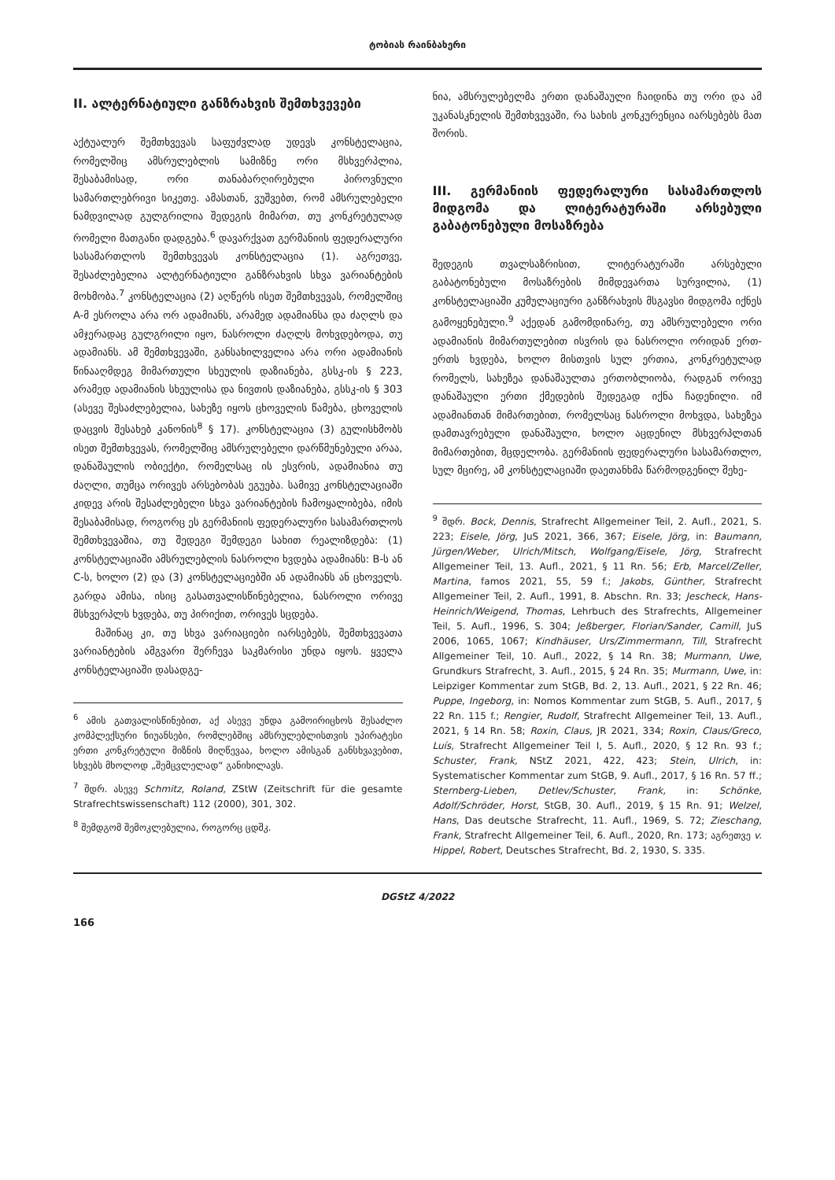ტობიას რაინბახერი
II. ალტერნატიული განზრახვის შემთხვევები
აქტუალურ შემთხვევას საფუძვლად უდევს კონსტელაცია, რომელშიც ამსრულებლის სამიზნე ორი მსხვერპლია, შესაბამისად, ორი თანაბარღირებული პიროვნული სამართლებრივი სიკეთე. ამასთან, ვუშვებთ, რომ ამსრულებელი ნამდვილად გულგრილია შედეგის მიმართ, თუ კონკრეტულად რომელი მათგანი დადგება.<sup>6</sup> დავარქვათ გერმანიის ფედერალური სასამართლოს შემთხვევას კონსტელაცია (1). აგრეთვე, შესაძლებელია ალტერნატიული განზრახვის სხვა ვარიანტების მოხმობა.<sup>7</sup> კონსტელაცია (2) აღწერს ისეთ შემთხვევას, რომელშიც A-მ ესროლა არა ორ ადამიანს, არამედ ადამიანსა და ძაღლს და ამჯერადაც გულგრილი იყო, ნასროლი ძაღლს მოხვდებოდა, თუ ადამიანს. ამ შემთხვევაში, განსახილველია არა ორი ადამიანის წინააღმდეგ მიმართული სხეულის დაზიანება, გსსკ-ის § 223, არამედ ადამიანის სხეულისა და ნივთის დაზიანება, გსსკ-ის § 303 (ასევე შესაძლებელია, სახეზე იყოს ცხოველის წამება, ცხოველის დაცვის შესახებ კანონის<sup>8</sup> § 17). კონსტელაცია (3) გულისხმობს ისეთ შემთხვევას, რომელშიც ამსრულებელი დარწმუნებული არაა, დანაშაულის ობიექტი, რომელსაც ის ესვრის, ადამიანია თუ ძაღლი, თუმცა ორივეს არსებობას ეგუება. სამივე კონსტელაციაში კიდევ არის შესაძლებელი სხვა ვარიანტების ჩამოყალიბება, იმის შესაბამისად, როგორც ეს გერმანიის ფედერალური სასამართლოს შემთხვევაშია, თუ შედეგი შემდეგი სახით რეალიზდება: (1) კონსტელაციაში ამსრულებლის ნასროლი ხვდება ადამიანს: B-ს ან C-ს, ხოლო (2) და (3) კონსტელაციებში ან ადამიანს ან ცხოველს. გარდა ამისა, ისიც გასათვალისწინებელია, ნასროლი ორივე მსხვერპლს ხვდება, თუ პირიქით, ორივეს სცდება.
მაშინაც კი, თუ სხვა ვარიაციები იარსებებს, შემთხვევათა ვარიანტების ამგვარი შერჩევა საკმარისი უნდა იყოს. ყველა კონსტელაციაში დასადგე-
<sup>6</sup> ამის გათვალისწინებით, აქ ასევე უნდა გამოირიცხოს შესაძლო კომპლექსური ნიუანსები, რომლებშიც ამსრულებლისთვის უპირატესი ერთი კონკრეტული მიზნის მიღწევაა, ხოლო ამისგან განსხვავებით, სხვებს მხოლოდ „შემცვლელად“ განიხილავს.
<sup>7</sup> შდრ. ასევე Schmitz, Roland, ZStW (Zeitschrift für die gesamte Strafrechtswissenschaft) 112 (2000), 301, 302.
<sup>8</sup> შემდგომ შემოკლებულია, როგორც ცდშკ.
ნია, ამსრულებელმა ერთი დანაშაული ჩაიდინა თუ ორი და ამ უკანასკნელის შემთხვევაში, რა სახის კონკურენცია იარსებებს მათ შორის.
III. გერმანიის ფედერალური სასამართლოს მიდგომა და ლიტერატურაში არსებული გაბატონებული მოსაზრება
შედეგის თვალსაზრისით, ლიტერატურაში არსებული გაბატონებული მოსაზრების მიმდევართა სურვილია, (1) კონსტელაციაში კუმულაციური განზრახვის მსგავსი მიდგომა იქნეს გამოყენებული.<sup>9</sup> აქედან გამომდინარე, თუ ამსრულებელი ორი ადამიანის მიმართულებით ისვრის და ნასროლი ორიდან ერთ-ერთს ხვდება, ხოლო მისთვის სულ ერთია, კონკრეტულად რომელს, სახეზეა დანაშაულთა ერთობლიობა, რადგან ორივე დანაშაული ერთი ქმედების შედეგად იქნა ჩადენილი. იმ ადამიანთან მიმართებით, რომელსაც ნასროლი მოხვდა, სახეზეა დამთავრებული დანაშაული, ხოლო აცდენილ მსხვერპლთან მიმართებით, მცდელობა. გერმანიის ფედერალური სასამართლო, სულ მცირე, ამ კონსტელაციაში დაეთანხმა წარმოდგენილ შეხე-
<sup>9</sup> შდრ. Bock, Dennis, Strafrecht Allgemeiner Teil, 2. Aufl., 2021, S. 223; Eisele, Jörg, JuS 2021, 366, 367; Eisele, Jörg, in: Baumann, Jürgen/Weber, Ulrich/Mitsch, Wolfgang/Eisele, Jörg, Strafrecht Allgemeiner Teil, 13. Aufl., 2021, § 11 Rn. 56; Erb, Marcel/Zeller, Martina, famos 2021, 55, 59 f.; Jakobs, Günther, Strafrecht Allgemeiner Teil, 2. Aufl., 1991, 8. Abschn. Rn. 33; Jescheck, Hans-Heinrich/Weigend, Thomas, Lehrbuch des Strafrechts, Allgemeiner Teil, 5. Aufl., 1996, S. 304; Jeßberger, Florian/Sander, Camill, JuS 2006, 1065, 1067; Kindhäuser, Urs/Zimmermann, Till, Strafrecht Allgemeiner Teil, 10. Aufl., 2022, § 14 Rn. 38; Murmann, Uwe, Grundkurs Strafrecht, 3. Aufl., 2015, § 24 Rn. 35; Murmann, Uwe, in: Leipziger Kommentar zum StGB, Bd. 2, 13. Aufl., 2021, § 22 Rn. 46; Puppe, Ingeborg, in: Nomos Kommentar zum StGB, 5. Aufl., 2017, § 22 Rn. 115 f.; Rengier, Rudolf, Strafrecht Allgemeiner Teil, 13. Aufl., 2021, § 14 Rn. 58; Roxin, Claus, JR 2021, 334; Roxin, Claus/Greco, Luís, Strafrecht Allgemeiner Teil I, 5. Aufl., 2020, § 12 Rn. 93 f.; Schuster, Frank, NStZ 2021, 422, 423; Stein, Ulrich, in: Systematischer Kommentar zum StGB, 9. Aufl., 2017, § 16 Rn. 57 ff.; Sternberg-Lieben, Detlev/Schuster, Frank, in: Schönke, Adolf/Schröder, Horst, StGB, 30. Aufl., 2019, § 15 Rn. 91; Welzel, Hans, Das deutsche Strafrecht, 11. Aufl., 1969, S. 72; Zieschang, Frank, Strafrecht Allgemeiner Teil, 6. Aufl., 2020, Rn. 173; აგრეთვე v. Hippel, Robert, Deutsches Strafrecht, Bd. 2, 1930, S. 335.
DGStZ 4/2022
166